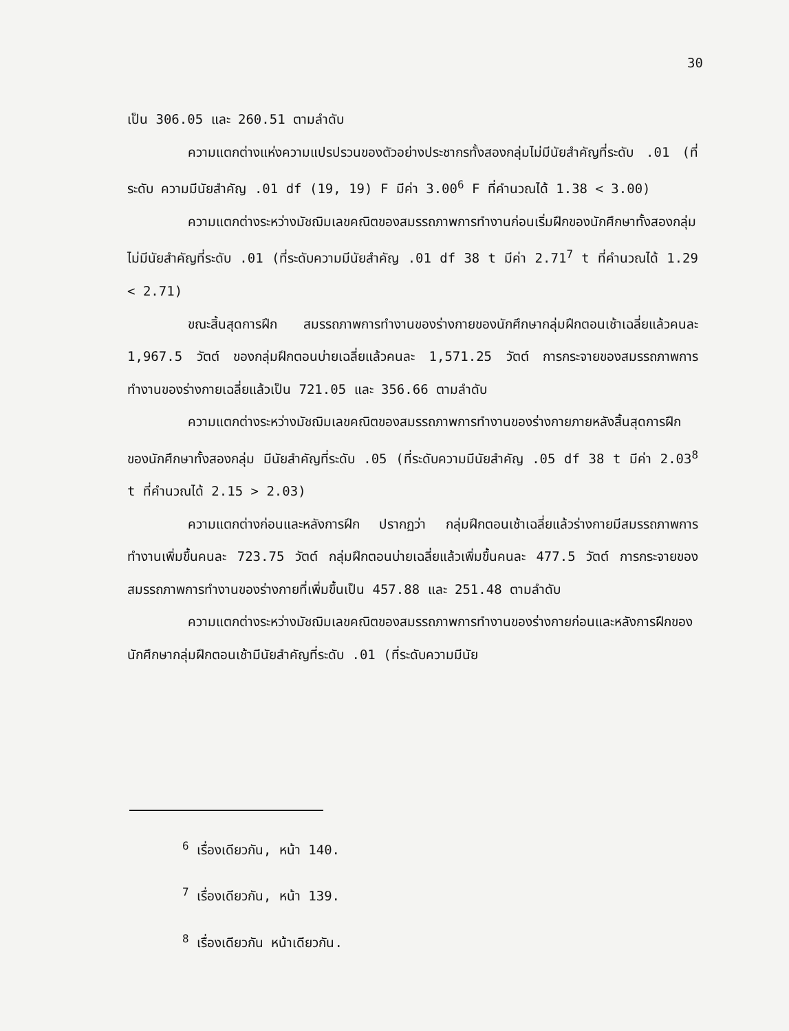30
เป็น 306.05 และ 260.51 ตามลำดับ
ความแตกต่างแห่งความแปรปรวนของตัวอย่างประชากรทั้งสองกลุ่มไม่มีนัยสำคัญที่ระดับ .01 (ที่ระดับ ความมีนัยสำคัญ .01 df (19, 19) F มีค่า 3.00<sup>6</sup> F ที่คำนวณได้ 1.38 < 3.00)
ความแตกต่างระหว่างมัชฌิมเลขคณิตของสมรรถภาพการทำงานก่อนเริ่มฝึกของนักศึกษาทั้งสองกลุ่ม ไม่มีนัยสำคัญที่ระดับ .01 (ที่ระดับความมีนัยสำคัญ .01 df 38 t มีค่า 2.71<sup>7</sup> t ที่คำนวณได้ 1.29 < 2.71)
ขณะสิ้นสุดการฝึก สมรรถภาพการทำงานของร่างกายของนักศึกษากลุ่มฝึกตอนเช้าเฉลี่ยแล้วคนละ 1,967.5 วัตต์ ของกลุ่มฝึกตอนบ่ายเฉลี่ยแล้วคนละ 1,571.25 วัตต์ การกระจายของสมรรถภาพการทำงานของร่างกายเฉลี่ยแล้วเป็น 721.05 และ 356.66 ตามลำดับ
ความแตกต่างระหว่างมัชฌิมเลขคณิตของสมรรถภาพการทำงานของร่างกายภายหลังสิ้นสุดการฝึกของนักศึกษาทั้งสองกลุ่ม มีนัยสำคัญที่ระดับ .05 (ที่ระดับความมีนัยสำคัญ .05 df 38 t มีค่า 2.03<sup>8</sup> t ที่คำนวณได้ 2.15 > 2.03)
ความแตกต่างก่อนและหลังการฝึก ปรากฏว่า กลุ่มฝึกตอนเช้าเฉลี่ยแล้วร่างกายมีสมรรถภาพการทำงานเพิ่มขึ้นคนละ 723.75 วัตต์ กลุ่มฝึกตอนบ่ายเฉลี่ยแล้วเพิ่มขึ้นคนละ 477.5 วัตต์ การกระจายของสมรรถภาพการทำงานของร่างกายที่เพิ่มขึ้นเป็น 457.88 และ 251.48 ตามลำดับ
ความแตกต่างระหว่างมัชฌิมเลขคณิตของสมรรถภาพการทำงานของร่างกายก่อนและหลังการฝึกของนักศึกษากลุ่มฝึกตอนเช้ามีนัยสำคัญที่ระดับ .01 (ที่ระดับความมีนัย
<sup>6</sup> เรื่องเดียวกัน, หน้า 140.
<sup>7</sup> เรื่องเดียวกัน, หน้า 139.
<sup>8</sup> เรื่องเดียวกัน หน้าเดียวกัน.